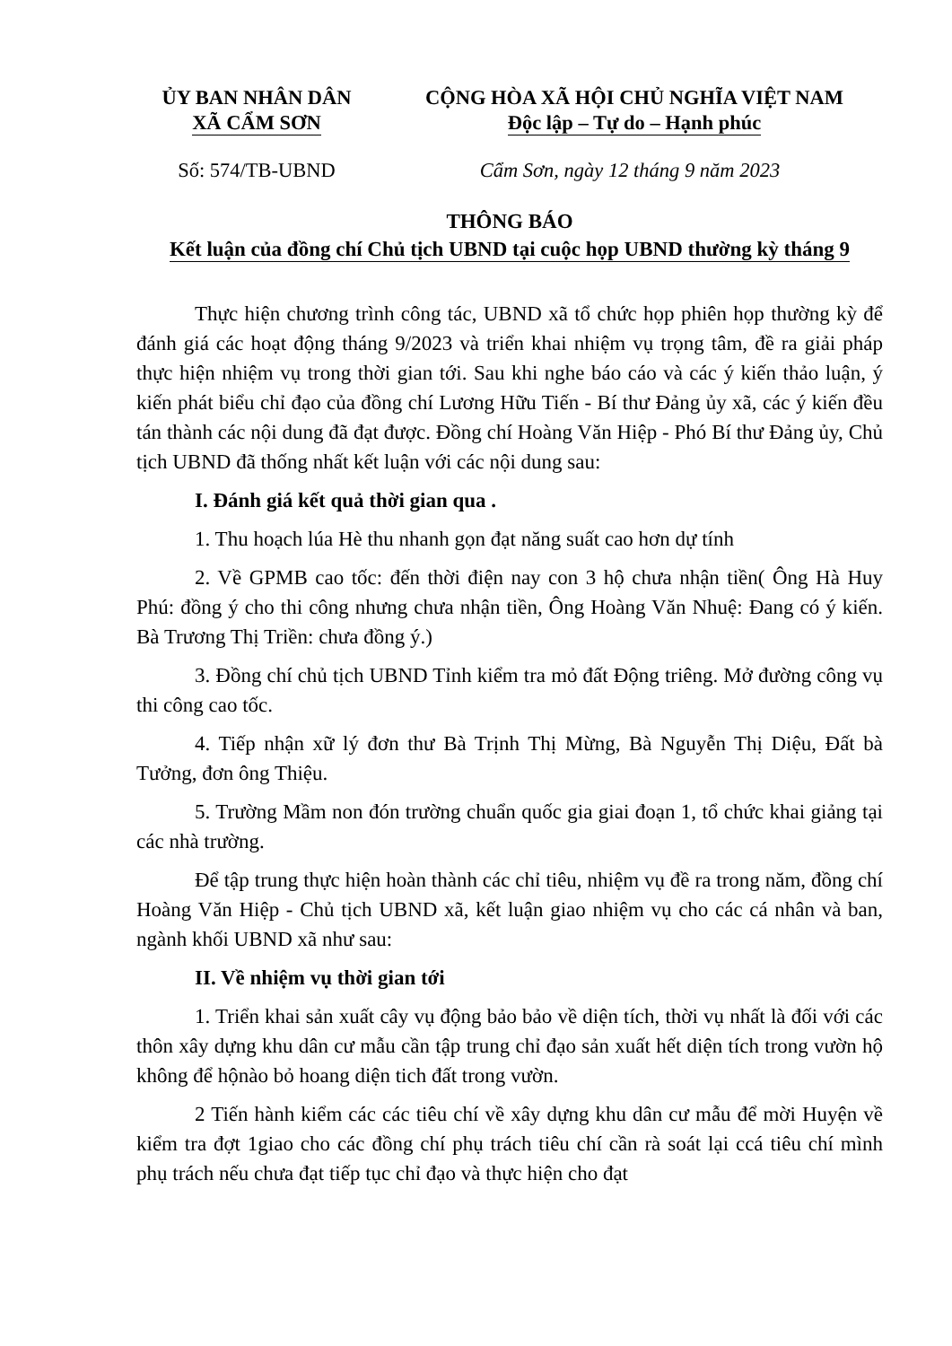ỦY BAN NHÂN DÂN
XÃ CẨM SƠN
CỘNG HÒA XÃ HỘI CHỦ NGHĨA VIỆT NAM
Độc lập – Tự do – Hạnh phúc
Số: 574/TB-UBND Cẩm Sơn, ngày 12 tháng 9 năm 2023
THÔNG BÁO
Kết luận của đồng chí Chủ tịch UBND tại cuộc họp UBND thường kỳ tháng 9
Thực hiện chương trình công tác, UBND xã tổ chức họp phiên họp thường kỳ để đánh giá các hoạt động tháng 9/2023 và triển khai nhiệm vụ trọng tâm, đề ra giải pháp thực hiện nhiệm vụ trong thời gian tới. Sau khi nghe báo cáo và các ý kiến thảo luận, ý kiến phát biểu chỉ đạo của đồng chí Lương Hữu Tiến - Bí thư Đảng ủy xã, các ý kiến đều tán thành các nội dung đã đạt được. Đồng chí Hoàng Văn Hiệp - Phó Bí thư Đảng ủy, Chủ tịch UBND đã thống nhất kết luận với các nội dung sau:
I. Đánh giá kết quả thời gian qua .
1. Thu hoạch lúa Hè thu nhanh gọn đạt năng suất cao hơn dự tính
2. Về GPMB cao tốc: đến thời điện nay con 3 hộ chưa nhận tiền( Ông Hà Huy Phú: đồng ý cho thi công nhưng chưa nhận tiền, Ông Hoàng Văn Nhuệ: Đang có ý kiến. Bà Trương Thị Triền: chưa đồng ý.)
3. Đồng chí chủ tịch UBND Tỉnh kiểm tra mỏ đất Động triêng. Mở đường công vụ thi công cao tốc.
4. Tiếp nhận xữ lý đơn thư Bà Trịnh Thị Mừng, Bà Nguyễn Thị Diệu, Đất bà Tưởng, đơn ông Thiệu.
5. Trường Mầm non đón trường chuẩn quốc gia giai đoạn 1, tổ chức khai giảng tại các nhà trường.
Để tập trung thực hiện hoàn thành các chỉ tiêu, nhiệm vụ đề ra trong năm, đồng chí Hoàng Văn Hiệp - Chủ tịch UBND xã, kết luận giao nhiệm vụ cho các cá nhân và ban, ngành khối UBND xã như sau:
II. Về nhiệm vụ thời gian tới
1. Triển khai sản xuất cây vụ động bảo bảo về diện tích, thời vụ nhất là đối với các thôn xây dựng khu dân cư mẫu cần tập trung chỉ đạo sản xuất hết diện tích trong vườn hộ không để hộnào bỏ hoang diện tich đất trong vườn.
2 Tiến hành kiểm các các tiêu chí về xây dựng khu dân cư mẫu để mời Huyện về kiểm tra đợt 1giao cho các đồng chí phụ trách tiêu chí cần rà soát lại ccá tiêu chí mình phụ trách nếu chưa đạt tiếp tục chỉ đạo và thực hiện cho đạt